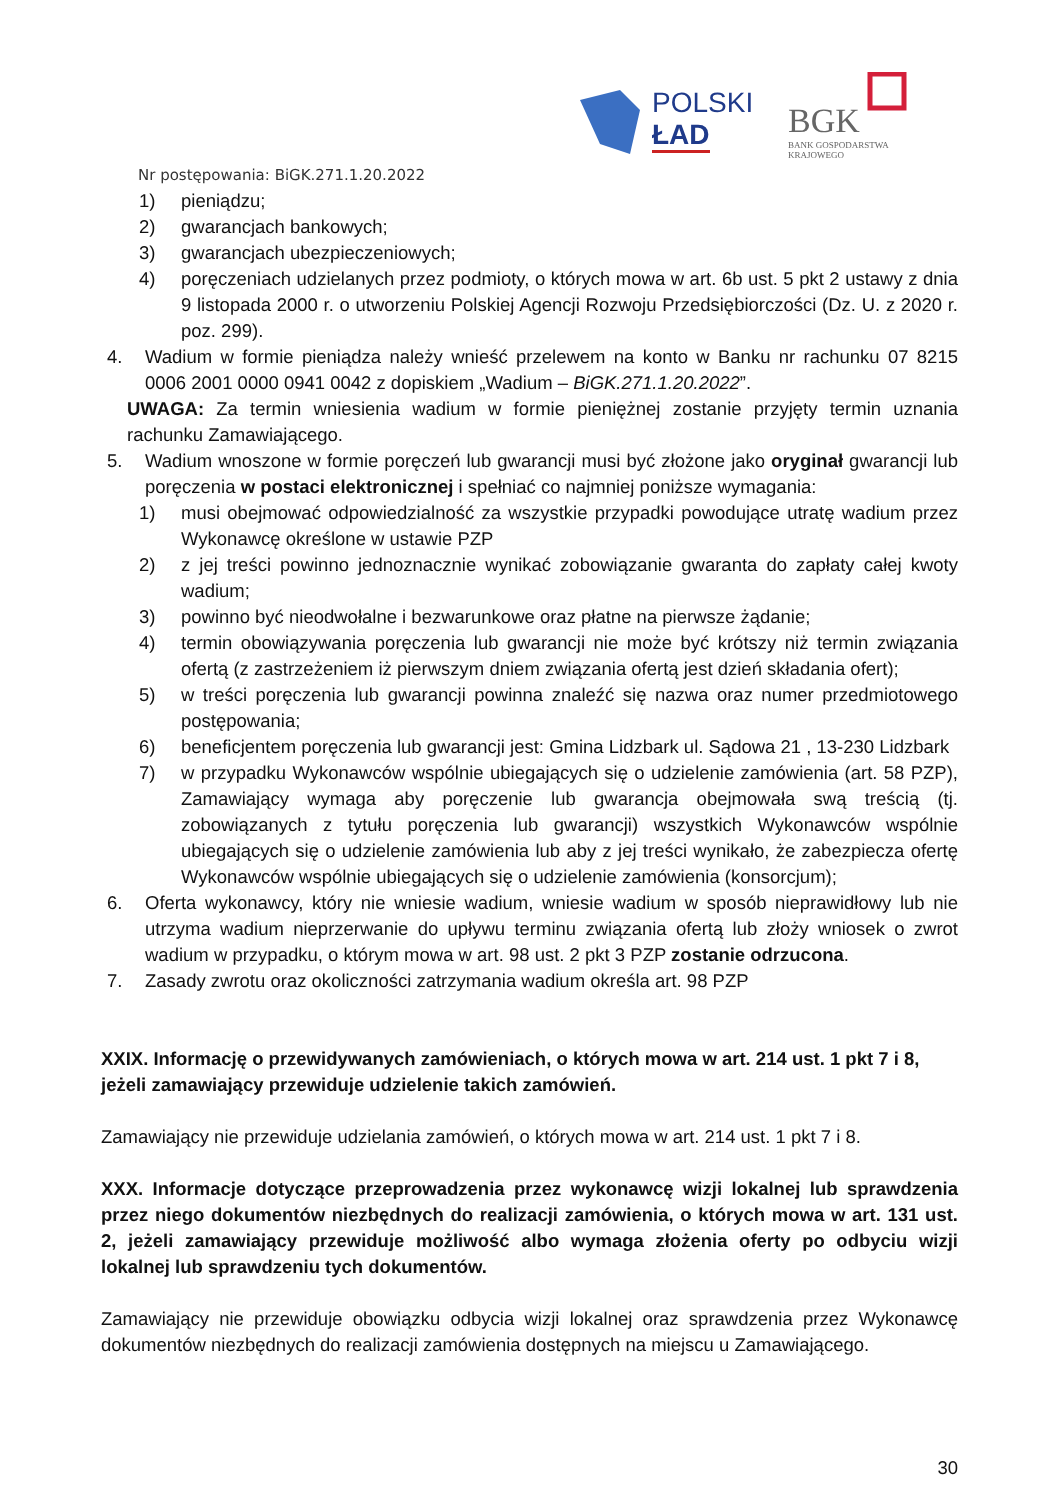POLSKI
ŁAD
BGK
BANK GOSPODARSTWA
KRAJOWEGO
Nr postępowania: BiGK.271.1.20.2022
1) pieniądzu;
2) gwarancjach bankowych;
3) gwarancjach ubezpieczeniowych;
4) poręczeniach udzielanych przez podmioty, o których mowa w art. 6b ust. 5 pkt 2 ustawy z dnia 9 listopada 2000 r. o utworzeniu Polskiej Agencji Rozwoju Przedsiębiorczości (Dz. U. z 2020 r. poz. 299).
4. Wadium w formie pieniądza należy wnieść przelewem na konto w Banku nr rachunku 07 8215 0006 2001 0000 0941 0042 z dopiskiem „Wadium – BiGK.271.1.20.2022”.
UWAGA: Za termin wniesienia wadium w formie pieniężnej zostanie przyjęty termin uznania rachunku Zamawiającego.
5. Wadium wnoszone w formie poręczeń lub gwarancji musi być złożone jako oryginał gwarancji lub poręczenia w postaci elektronicznej i spełniać co najmniej poniższe wymagania:
1) musi obejmować odpowiedzialność za wszystkie przypadki powodujące utratę wadium przez Wykonawcę określone w ustawie PZP
2) z jej treści powinno jednoznacznie wynikać zobowiązanie gwaranta do zapłaty całej kwoty wadium;
3) powinno być nieodwołalne i bezwarunkowe oraz płatne na pierwsze żądanie;
4) termin obowiązywania poręczenia lub gwarancji nie może być krótszy niż termin związania ofertą (z zastrzeżeniem iż pierwszym dniem związania ofertą jest dzień składania ofert);
5) w treści poręczenia lub gwarancji powinna znaleźć się nazwa oraz numer przedmiotowego postępowania;
6) beneficjentem poręczenia lub gwarancji jest: Gmina Lidzbark ul. Sądowa 21 , 13-230 Lidzbark
7) w przypadku Wykonawców wspólnie ubiegających się o udzielenie zamówienia (art. 58 PZP), Zamawiający wymaga aby poręczenie lub gwarancja obejmowała swą treścią (tj. zobowiązanych z tytułu poręczenia lub gwarancji) wszystkich Wykonawców wspólnie ubiegających się o udzielenie zamówienia lub aby z jej treści wynikało, że zabezpiecza ofertę Wykonawców wspólnie ubiegających się o udzielenie zamówienia (konsorcjum);
6. Oferta wykonawcy, który nie wniesie wadium, wniesie wadium w sposób nieprawidłowy lub nie utrzyma wadium nieprzerwanie do upływu terminu związania ofertą lub złoży wniosek o zwrot wadium w przypadku, o którym mowa w art. 98 ust. 2 pkt 3 PZP zostanie odrzucona.
7. Zasady zwrotu oraz okoliczności zatrzymania wadium określa art. 98 PZP
XXIX. Informację o przewidywanych zamówieniach, o których mowa w art. 214 ust. 1 pkt 7 i 8, jeżeli zamawiający przewiduje udzielenie takich zamówień.
Zamawiający nie przewiduje udzielania zamówień, o których mowa w art. 214 ust. 1 pkt 7 i 8.
XXX. Informacje dotyczące przeprowadzenia przez wykonawcę wizji lokalnej lub sprawdzenia przez niego dokumentów niezbędnych do realizacji zamówienia, o których mowa w art. 131 ust. 2, jeżeli zamawiający przewiduje możliwość albo wymaga złożenia oferty po odbyciu wizji lokalnej lub sprawdzeniu tych dokumentów.
Zamawiający nie przewiduje obowiązku odbycia wizji lokalnej oraz sprawdzenia przez Wykonawcę dokumentów niezbędnych do realizacji zamówienia dostępnych na miejscu u Zamawiającego.
30